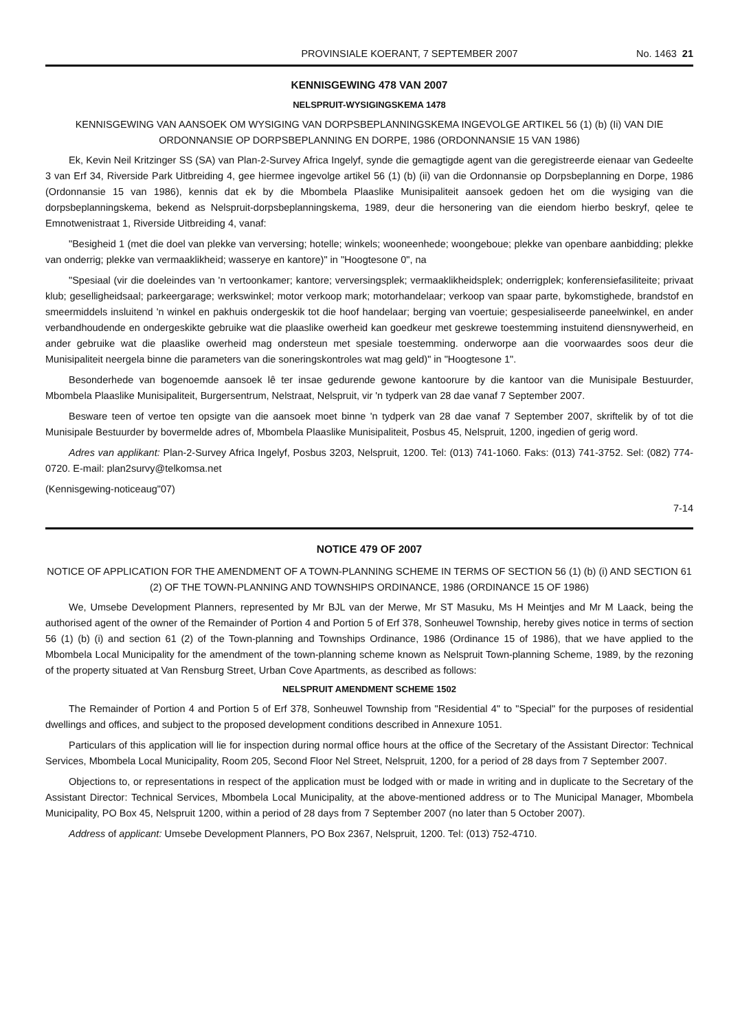PROVINSIALE KOERANT, 7 SEPTEMBER 2007 No. 1463 21
KENNISGEWING 478 VAN 2007
NELSPRUIT-WYSIGINGSKEMA 1478
KENNISGEWING VAN AANSOEK OM WYSIGING VAN DORPSBEPLANNINGSKEMA INGEVOLGE ARTIKEL 56 (1) (b) (Ii) VAN DIE ORDONNANSIE OP DORPSBEPLANNING EN DORPE, 1986 (ORDONNANSIE 15 VAN 1986)
Ek, Kevin Neil Kritzinger SS (SA) van Plan-2-Survey Africa Ingelyf, synde die gemagtigde agent van die geregistreerde eienaar van Gedeelte 3 van Erf 34, Riverside Park Uitbreiding 4, gee hiermee ingevolge artikel 56 (1) (b) (ii) van die Ordonnansie op Dorpsbeplanning en Dorpe, 1986 (Ordonnansie 15 van 1986), kennis dat ek by die Mbombela Plaaslike Munisipaliteit aansoek gedoen het om die wysiging van die dorpsbeplanningskema, bekend as Nelspruit-dorpsbeplanningskema, 1989, deur die hersonering van die eiendom hierbo beskryf, qelee te Emnotwenistraat 1, Riverside Uitbreiding 4, vanaf:
"Besigheid 1 (met die doel van plekke van verversing; hotelle; winkels; wooneenhede; woongeboue; plekke van openbare aanbidding; plekke van onderrig; plekke van vermaaklikheid; wasserye en kantore)" in "Hoogtesone 0", na
"Spesiaal (vir die doeleindes van 'n vertoonkamer; kantore; verversingsplek; vermaaklikheidsplek; onderrigplek; konferensiefasiliteite; privaat klub; geselligheidsaal; parkeergarage; werkswinkel; motor verkoop mark; motorhandelaar; verkoop van spaar parte, bykomstighede, brandstof en smeermiddels insluitend 'n winkel en pakhuis ondergeskik tot die hoof handelaar; berging van voertuie; gespesialiseerde paneelwinkel, en ander verbandhoudende en ondergeskikte gebruike wat die plaaslike owerheid kan goedkeur met geskrewe toestemming instuitend diensnywerheid, en ander gebruike wat die plaaslike owerheid mag ondersteun met spesiale toestemming. onderworpe aan die voorwaardes soos deur die Munisipaliteit neergela binne die parameters van die soneringskontroles wat mag geld)" in "Hoogtesone 1".
Besonderhede van bogenoemde aansoek lê ter insae gedurende gewone kantoorure by die kantoor van die Munisipale Bestuurder, Mbombela Plaaslike Munisipaliteit, Burgersentrum, Nelstraat, Nelspruit, vir 'n tydperk van 28 dae vanaf 7 September 2007.
Besware teen of vertoe ten opsigte van die aansoek moet binne 'n tydperk van 28 dae vanaf 7 September 2007, skriftelik by of tot die Munisipale Bestuurder by bovermelde adres of, Mbombela Plaaslike Munisipaliteit, Posbus 45, Nelspruit, 1200, ingedien of gerig word.
Adres van applikant: Plan-2-Survey Africa Ingelyf, Posbus 3203, Nelspruit, 1200. Tel: (013) 741-1060. Faks: (013) 741-3752. Sel: (082) 774-0720. E-mail: plan2survy@telkomsa.net
(Kennisgewing-noticeaug"07)
7-14
NOTICE 479 OF 2007
NOTICE OF APPLICATION FOR THE AMENDMENT OF A TOWN-PLANNING SCHEME IN TERMS OF SECTION 56 (1) (b) (i) AND SECTION 61 (2) OF THE TOWN-PLANNING AND TOWNSHIPS ORDINANCE, 1986 (ORDINANCE 15 OF 1986)
We, Umsebe Development Planners, represented by Mr BJL van der Merwe, Mr ST Masuku, Ms H Meintjes and Mr M Laack, being the authorised agent of the owner of the Remainder of Portion 4 and Portion 5 of Erf 378, Sonheuwel Township, hereby gives notice in terms of section 56 (1) (b) (i) and section 61 (2) of the Town-planning and Townships Ordinance, 1986 (Ordinance 15 of 1986), that we have applied to the Mbombela Local Municipality for the amendment of the town-planning scheme known as Nelspruit Town-planning Scheme, 1989, by the rezoning of the property situated at Van Rensburg Street, Urban Cove Apartments, as described as follows:
NELSPRUIT AMENDMENT SCHEME 1502
The Remainder of Portion 4 and Portion 5 of Erf 378, Sonheuwel Township from "Residential 4" to "Special" for the purposes of residential dwellings and offices, and subject to the proposed development conditions described in Annexure 1051.
Particulars of this application will lie for inspection during normal office hours at the office of the Secretary of the Assistant Director: Technical Services, Mbombela Local Municipality, Room 205, Second Floor Nel Street, Nelspruit, 1200, for a period of 28 days from 7 September 2007.
Objections to, or representations in respect of the application must be lodged with or made in writing and in duplicate to the Secretary of the Assistant Director: Technical Services, Mbombela Local Municipality, at the above-mentioned address or to The Municipal Manager, Mbombela Municipality, PO Box 45, Nelspruit 1200, within a period of 28 days from 7 September 2007 (no later than 5 October 2007).
Address of applicant: Umsebe Development Planners, PO Box 2367, Nelspruit, 1200. Tel: (013) 752-4710.